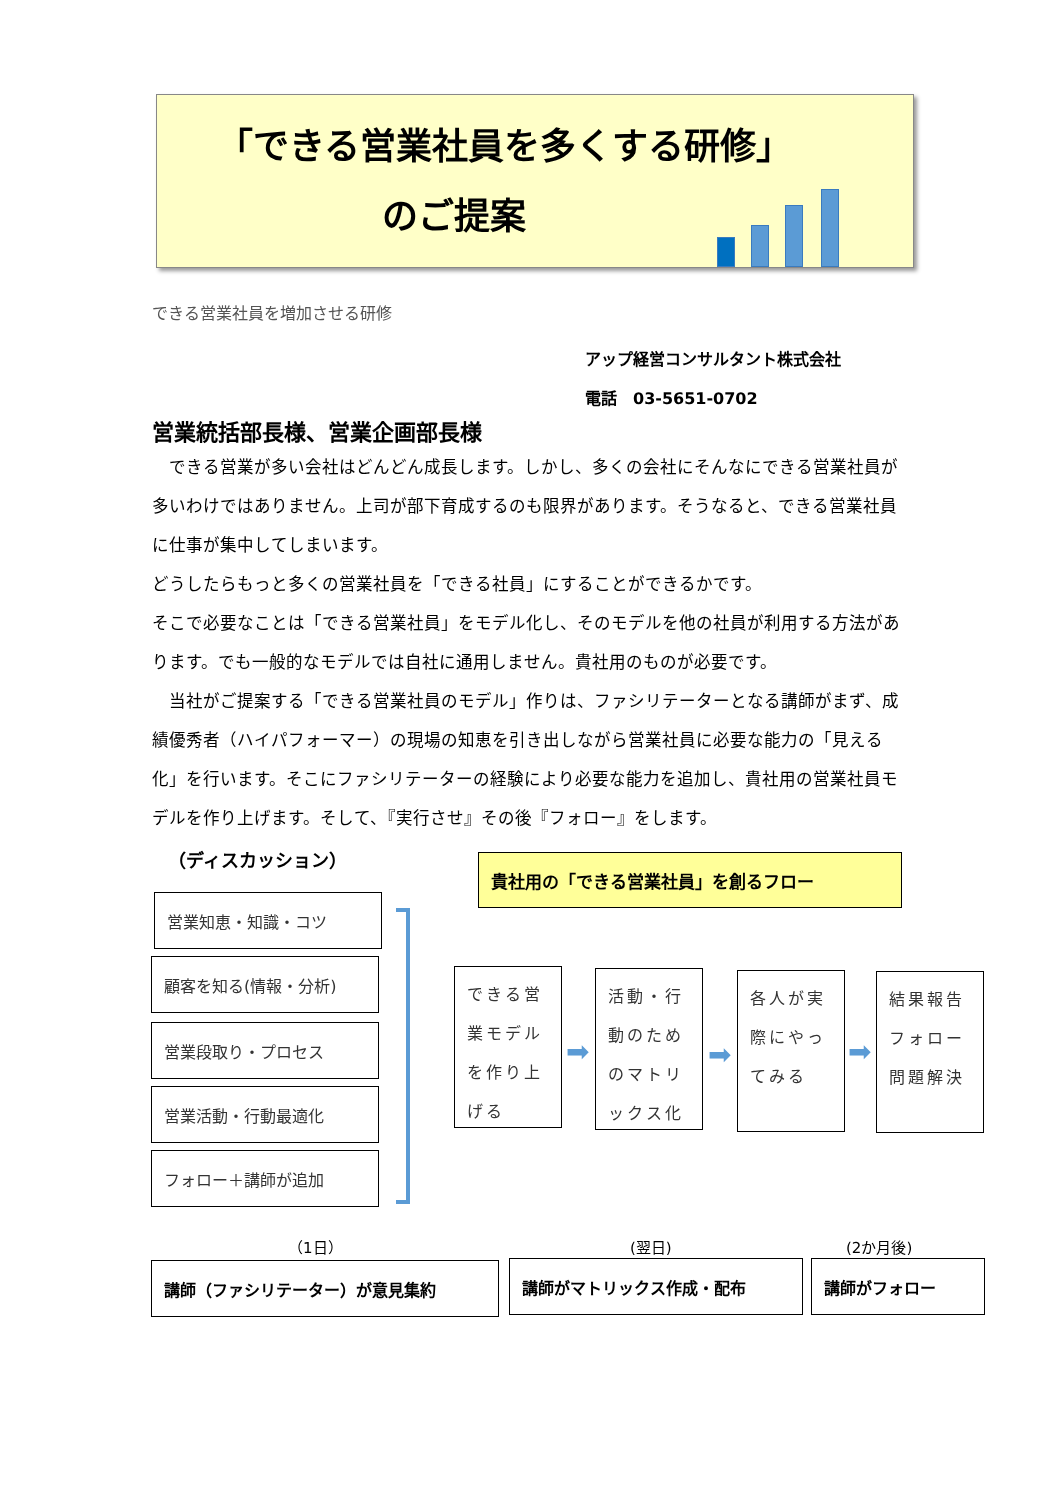「できる営業社員を多くする研修」
のご提案
できる営業社員を増加させる研修
アップ経営コンサルタント株式会社
電話　03-5651-0702
営業統括部長様、営業企画部長様
　できる営業が多い会社はどんどん成長します。しかし、多くの会社にそんなにできる営業社員が多いわけではありません。上司が部下育成するのも限界があります。そうなると、できる営業社員に仕事が集中してしまいます。
どうしたらもっと多くの営業社員を「できる社員」にすることができるかです。
そこで必要なことは「できる営業社員」をモデル化し、そのモデルを他の社員が利用する方法があります。でも一般的なモデルでは自社に通用しません。貴社用のものが必要です。
　当社がご提案する「できる営業社員のモデル」作りは、ファシリテーターとなる講師がまず、成績優秀者（ハイパフォーマー）の現場の知恵を引き出しながら営業社員に必要な能力の「見える化」を行います。そこにファシリテーターの経験により必要な能力を追加し、貴社用の営業社員モデルを作り上げます。そして、『実行させ』その後『フォロー』をします。
（ディスカッション） 貴社用の「できる営業社員」を創るフロー
営業知恵・知識・コツ
顧客を知る(情報・分析)
営業段取り・プロセス
営業活動・行動最適化
フォロー＋講師が追加
できる営業モデルを作り上げる
➡
活動・行動のためのマトリックス化
➡
各人が実際にやってみる
➡
結果報告フォロー問題解決
（1日） (翌日) (2か月後)
講師（ファシリテーター）が意見集約 講師がマトリックス作成・配布 講師がフォロー